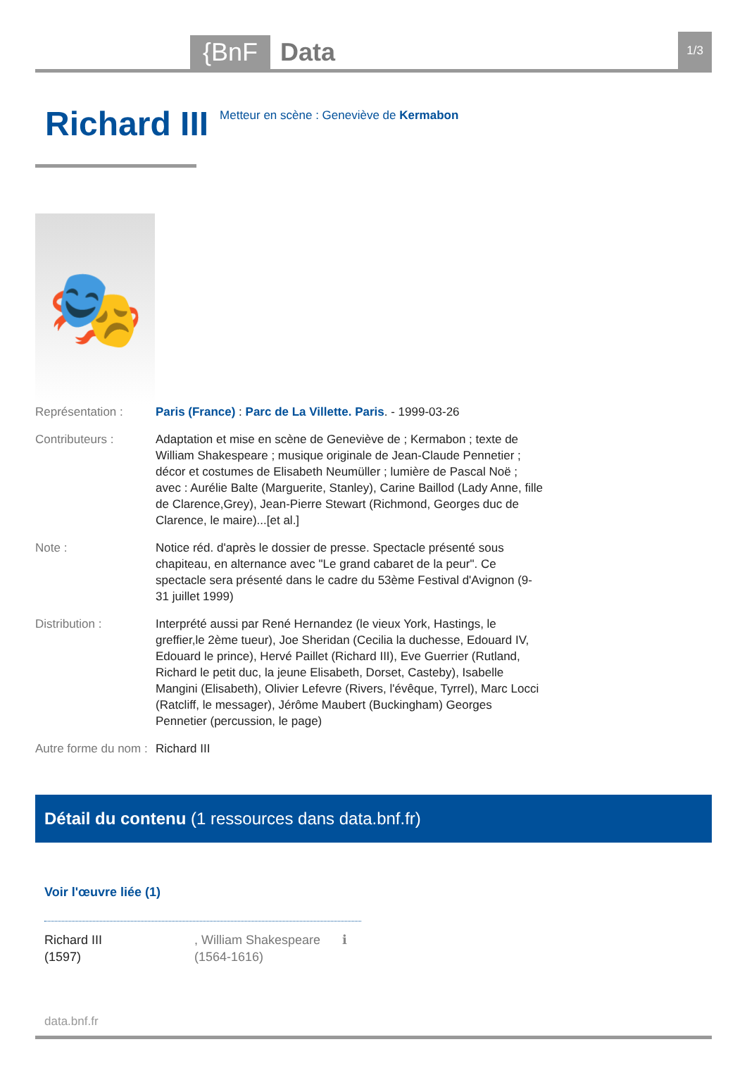{BnF
Data
1/3
Richard III
Metteur en scène : Geneviève de Kermabon
🎭
Représentation : Paris (France) : Parc de La Villette. Paris. - 1999-03-26
Contributeurs : Adaptation et mise en scène de Geneviève de ; Kermabon ; texte de William Shakespeare ; musique originale de Jean-Claude Pennetier ; décor et costumes de Elisabeth Neumüller ; lumière de Pascal Noë ; avec : Aurélie Balte (Marguerite, Stanley), Carine Baillod (Lady Anne, fille de Clarence,Grey), Jean-Pierre Stewart (Richmond, Georges duc de Clarence, le maire)...[et al.]
Note : Notice réd. d'après le dossier de presse. Spectacle présenté sous chapiteau, en alternance avec "Le grand cabaret de la peur". Ce spectacle sera présenté dans le cadre du 53ème Festival d'Avignon (9-31 juillet 1999)
Distribution : Interprété aussi par René Hernandez (le vieux York, Hastings, le greffier,le 2ème tueur), Joe Sheridan (Cecilia la duchesse, Edouard IV, Edouard le prince), Hervé Paillet (Richard III), Eve Guerrier (Rutland, Richard le petit duc, la jeune Elisabeth, Dorset, Casteby), Isabelle Mangini (Elisabeth), Olivier Lefevre (Rivers, l'évêque, Tyrrel), Marc Locci (Ratcliff, le messager), Jérôme Maubert (Buckingham) Georges Pennetier (percussion, le page)
Autre forme du nom :
Richard III
Détail du contenu (1 ressources dans data.bnf.fr)
Voir l'œuvre liée (1)
Richard III
(1597)
, William Shakespeare
(1564-1616)
ℹ
data.bnf.fr